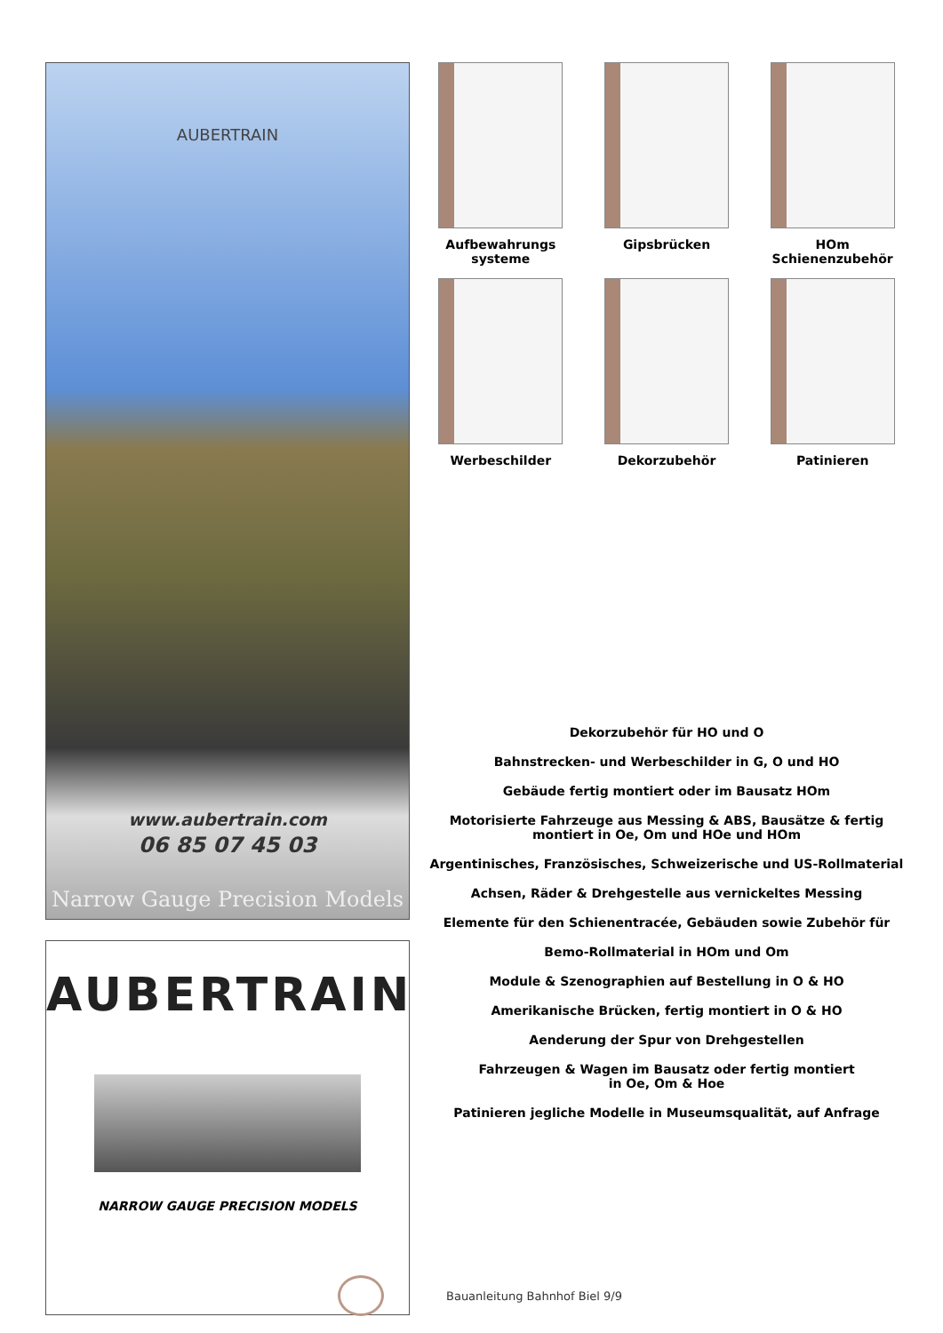AUBERTRAIN
www.aubertrain.com
06 85 07 45 03
Narrow Gauge Precision Models
AUBERTRAIN
NARROW GAUGE PRECISION MODELS
Aufbewahrungs
systeme
Gipsbrücken
HOm
Schienenzubehör
Werbeschilder
Dekorzubehör
Patinieren
Dekorzubehör für HO und O
Bahnstrecken- und Werbeschilder in G, O und HO
Gebäude fertig montiert oder im Bausatz HOm
Motorisierte Fahrzeuge aus Messing & ABS, Bausätze & fertig
montiert in Oe, Om und HOe und HOm
Argentinisches, Französisches, Schweizerische und US-Rollmaterial
Achsen, Räder & Drehgestelle aus vernickeltes Messing
Elemente für den Schienentracée, Gebäuden sowie Zubehör für
Bemo-Rollmaterial in HOm und Om
Module & Szenographien auf Bestellung in O & HO
Amerikanische Brücken, fertig montiert in O & HO
Aenderung der Spur von Drehgestellen
Fahrzeugen & Wagen im Bausatz oder fertig montiert
in Oe, Om & Hoe
Patinieren jegliche Modelle in Museumsqualität, auf Anfrage
Bauanleitung Bahnhof Biel 9/9